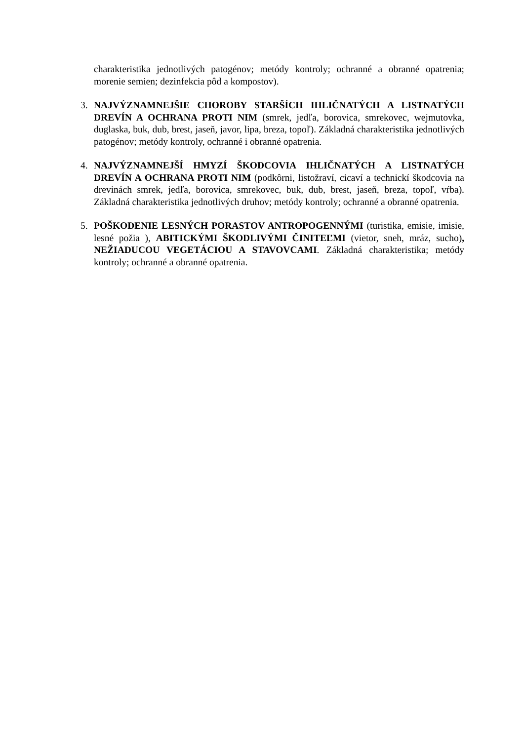charakteristika jednotlivých patogénov; metódy kontroly; ochranné a obranné opatrenia; morenie semien; dezinfekcia pôd a kompostov).
3. NAJVÝZNAMNEJŠIE CHOROBY STARŠÍCH IHLIČNATÝCH A LISTNATÝCH DREVÍN A OCHRANA PROTI NIM (smrek, jedľa, borovica, smrekovec, wejmutovka, duglaska, buk, dub, brest, jaseň, javor, lipa, breza, topoľ). Základná charakteristika jednotlivých patogénov; metódy kontroly, ochranné i obranné opatrenia.
4. NAJVÝZNAMNEJŠÍ HMYZÍ ŠKODCOVIA IHLIČNATÝCH A LISTNATÝCH DREVÍN A OCHRANA PROTI NIM (podkôrni, listožraví, cicaví a technickí škodcovia na drevinách smrek, jedľa, borovica, smrekovec, buk, dub, brest, jaseň, breza, topoľ, vŕba). Základná charakteristika jednotlivých druhov; metódy kontroly; ochranné a obranné opatrenia.
5. POŠKODENIE LESNÝCH PORASTOV ANTROPOGENNÝMI (turistika, emisie, imisie, lesné požia ), ABITICKÝMI ŠKODLIVÝMI ČINITEĽMI (vietor, sneh, mráz, sucho), NEŽIADUCOU VEGETÁCIOU A STAVOVCAMI. Základná charakteristika; metódy kontroly; ochranné a obranné opatrenia.